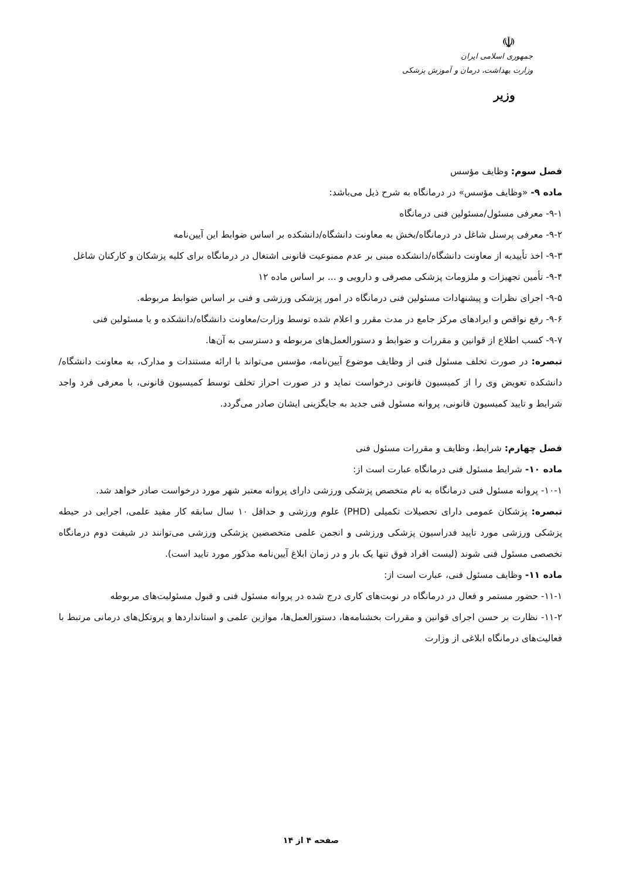☫
جمهوری اسلامی ایران
وزارت بهداشت، درمان و آموزش پزشکی
وزیر
فصل سوم: وظایف مؤسس
ماده ۹- «وظایف مؤسس» در درمانگاه به شرح ذیل می‌باشد:
۹-۱- معرفی مسئول/مسئولین فنی درمانگاه
۹-۲- معرفی پرسنل شاغل در درمانگاه/بخش به معاونت دانشگاه/دانشکده بر اساس ضوابط این آیین‌نامه
۹-۳- اخذ تأییدیه از معاونت دانشگاه/دانشکده مبنی بر عدم ممنوعیت قانونی اشتغال در درمانگاه برای کلیه پزشکان و کارکنان شاغل
۹-۴- تأمین تجهیزات و ملزومات پزشکی مصرفی و دارویی و ... بر اساس ماده ۱۲
۹-۵- اجرای نظرات و پیشنهادات مسئولین فنی درمانگاه در امور پزشکی ورزشی و فنی بر اساس ضوابط مربوطه.
۹-۶- رفع نواقص و ایرادهای مرکز جامع در مدت مقرر و اعلام شده توسط وزارت/معاونت دانشگاه/دانشکده و یا مسئولین فنی
۹-۷- کسب اطلاع از قوانین و مقررات و ضوابط و دستورالعمل‌های مربوطه و دسترسی به آن‌ها.
تبصره: در صورت تخلف مسئول فنی از وظایف موضوع آیین‌نامه، مؤسس می‌تواند با ارائه مستندات و مدارک، به معاونت دانشگاه/دانشکده تعویض وی را از کمیسیون قانونی درخواست نماید و در صورت احراز تخلف توسط کمیسیون قانونی، با معرفی فرد واجد شرایط و تایید کمیسیون قانونی، پروانه مسئول فنی جدید به جایگزینی ایشان صادر می‌گردد.
فصل چهارم: شرایط، وظایف و مقررات مسئول فنی
ماده ۱۰- شرایط مسئول فنی درمانگاه عبارت است از:
۱۰-۱- پروانه مسئول فنی درمانگاه به نام متخصص پزشکی ورزشی دارای پروانه معتبر شهر مورد درخواست صادر خواهد شد.
تبصره: پزشکان عمومی دارای تحصیلات تکمیلی (PHD) علوم ورزشی و حداقل ۱۰ سال سابقه کار مفید علمی، اجرایی در حیطه پزشکی ورزشی مورد تایید فدراسیون پزشکی ورزشی و انجمن علمی متخصصین پزشکی ورزشی می‌توانند در شیفت دوم درمانگاه تخصصی مسئول فنی شوند (لیست افراد فوق تنها یک بار و در زمان ابلاغ آیین‌نامه مذکور مورد تایید است).
ماده ۱۱- وظایف مسئول فنی، عبارت است از:
۱۱-۱- حضور مستمر و فعال در درمانگاه در نوبت‌های کاری درج شده در پروانه مسئول فنی و قبول مسئولیت‌های مربوطه
۱۱-۲- نظارت بر حسن اجرای قوانین و مقررات بخشنامه‌ها، دستورالعمل‌ها، موازین علمی و استانداردها و پروتکل‌های درمانی مرتبط با فعالیت‌های درمانگاه ابلاغی از وزارت
صفحه ۴ از ۱۴